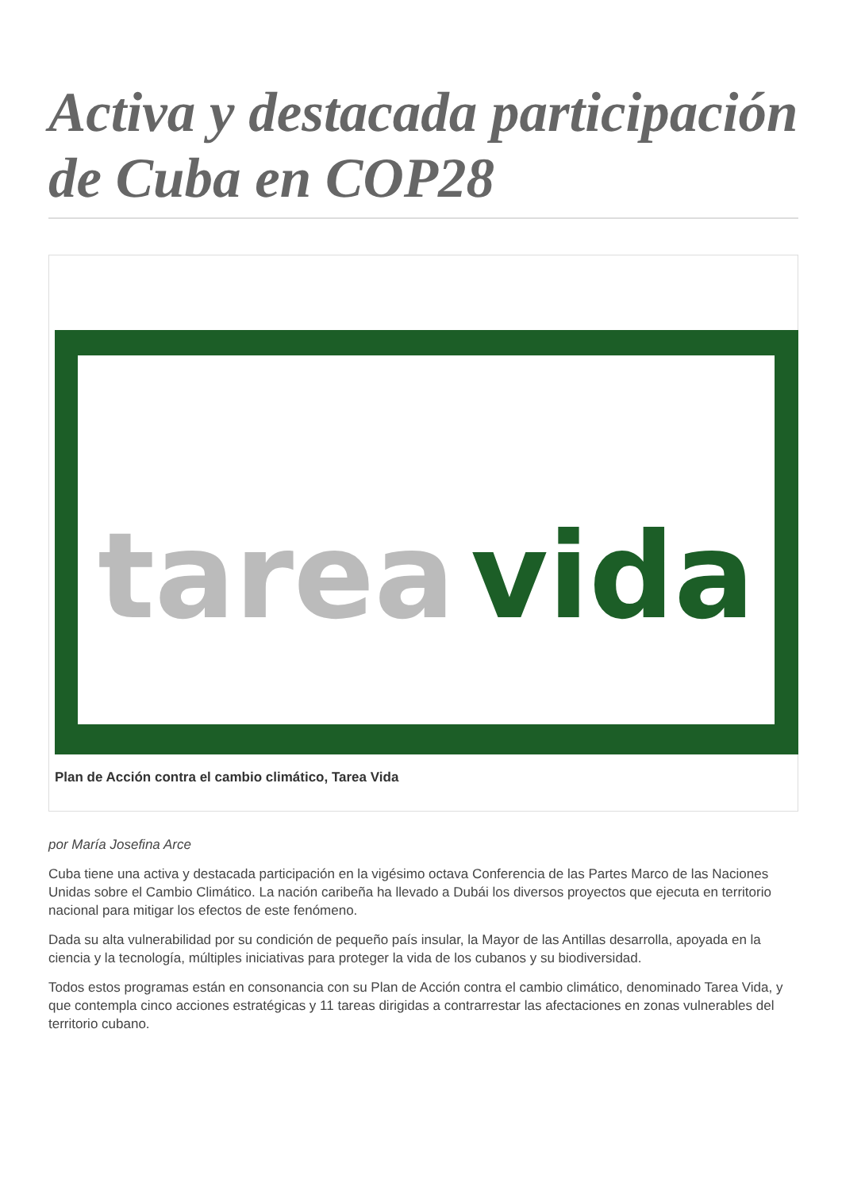Activa y destacada participación de Cuba en COP28
tarea vida
Plan de Acción contra el cambio climático, Tarea Vida
por María Josefina Arce
Cuba tiene una activa y destacada participación en la vigésimo octava Conferencia de las Partes Marco de las Naciones Unidas sobre el Cambio Climático. La nación caribeña ha llevado a Dubái los diversos proyectos que ejecuta en territorio nacional para mitigar los efectos de este fenómeno.
Dada su alta vulnerabilidad por su condición de pequeño país insular, la Mayor de las Antillas desarrolla, apoyada en la ciencia y la tecnología, múltiples iniciativas para proteger la vida de los cubanos y su biodiversidad.
Todos estos programas están en consonancia con su Plan de Acción contra el cambio climático, denominado Tarea Vida, y que contempla cinco acciones estratégicas y 11 tareas dirigidas a contrarrestar las afectaciones en zonas vulnerables del territorio cubano.